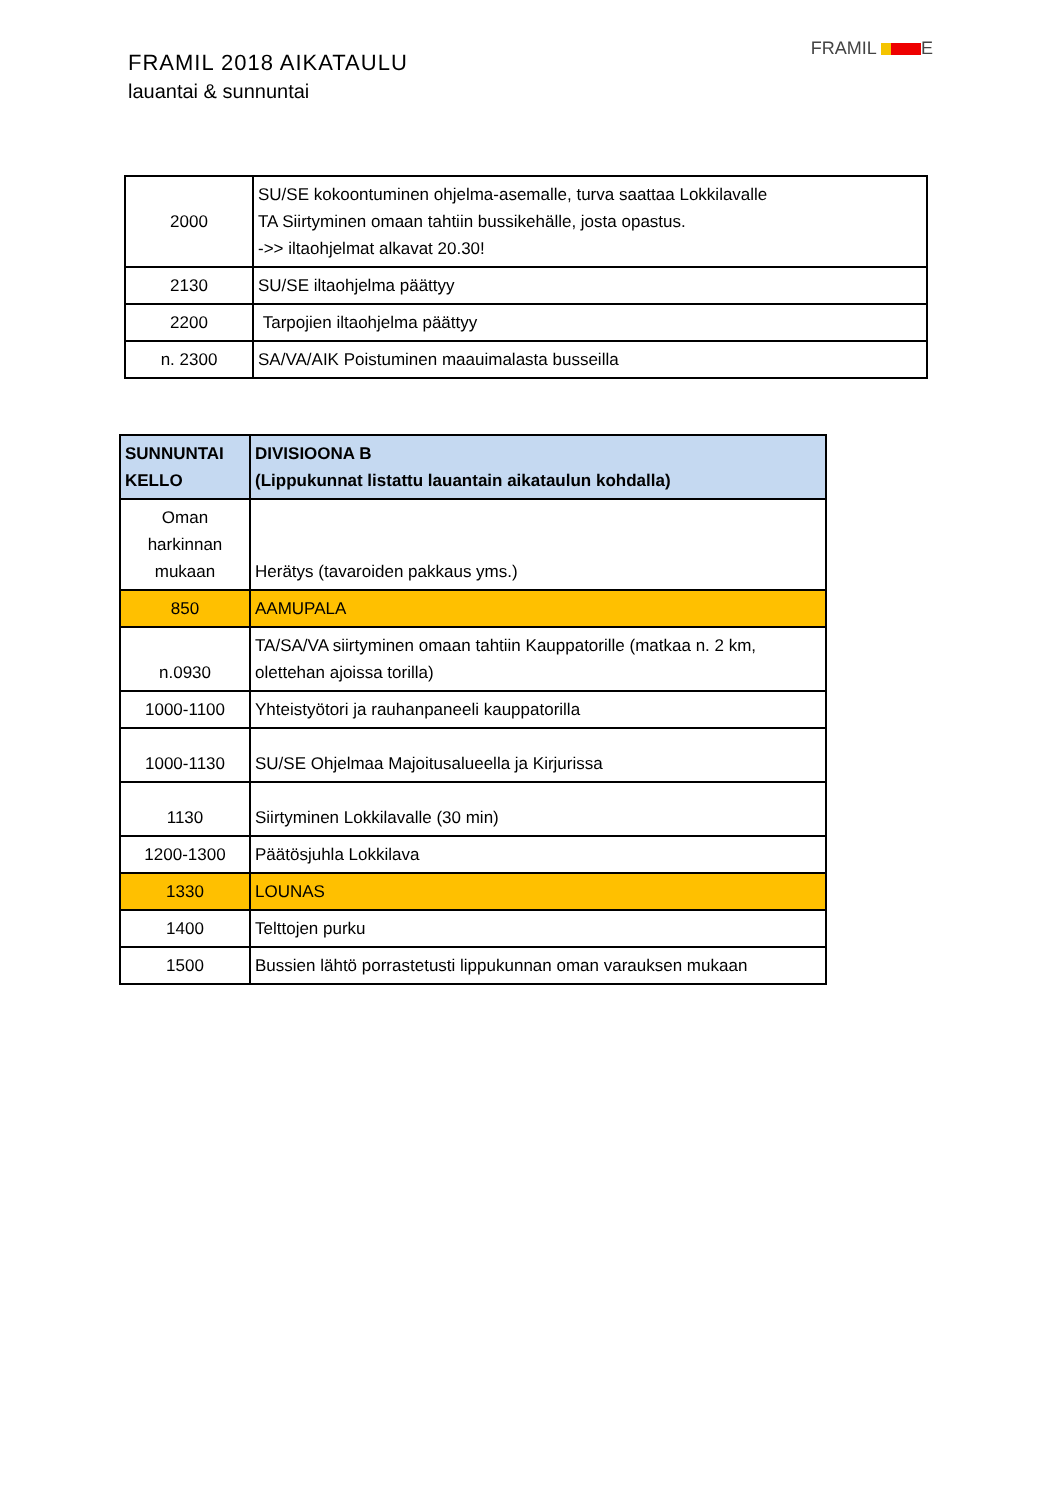FRAMIL 2018 AIKATAULU
lauantai & sunnuntai
FRAMIL E
| 2000 | SU/SE kokoontuminen ohjelma-asemalle, turva saattaa Lokkilavalle TA Siirtyminen omaan tahtiin bussikehälle, josta opastus. ->> iltaohjelmat alkavat 20.30! |
| 2130 | SU/SE iltaohjelma päättyy |
| 2200 | Tarpojien iltaohjelma päättyy |
| n. 2300 | SA/VA/AIK Poistuminen maauimalasta busseilla |
| SUNNUNTAI KELLO | DIVISIOONA B (Lippukunnat listattu lauantain aikataulun kohdalla) |
| --- | --- |
| Oman harkinnan mukaan | Herätys (tavaroiden pakkaus yms.) |
| 850 | AAMUPALA |
| n.0930 | TA/SA/VA siirtyminen omaan tahtiin Kauppatorille (matkaa n. 2 km, olettehan ajoissa torilla) |
| 1000-1100 | Yhteistyötori ja rauhanpaneeli kauppatorilla |
| 1000-1130 | SU/SE Ohjelmaa Majoitusalueella ja Kirjurissa |
| 1130 | Siirtyminen Lokkilavalle (30 min) |
| 1200-1300 | Päätösjuhla Lokkilava |
| 1330 | LOUNAS |
| 1400 | Telttojen purku |
| 1500 | Bussien lähtö porrastetusti lippukunnan oman varauksen mukaan |